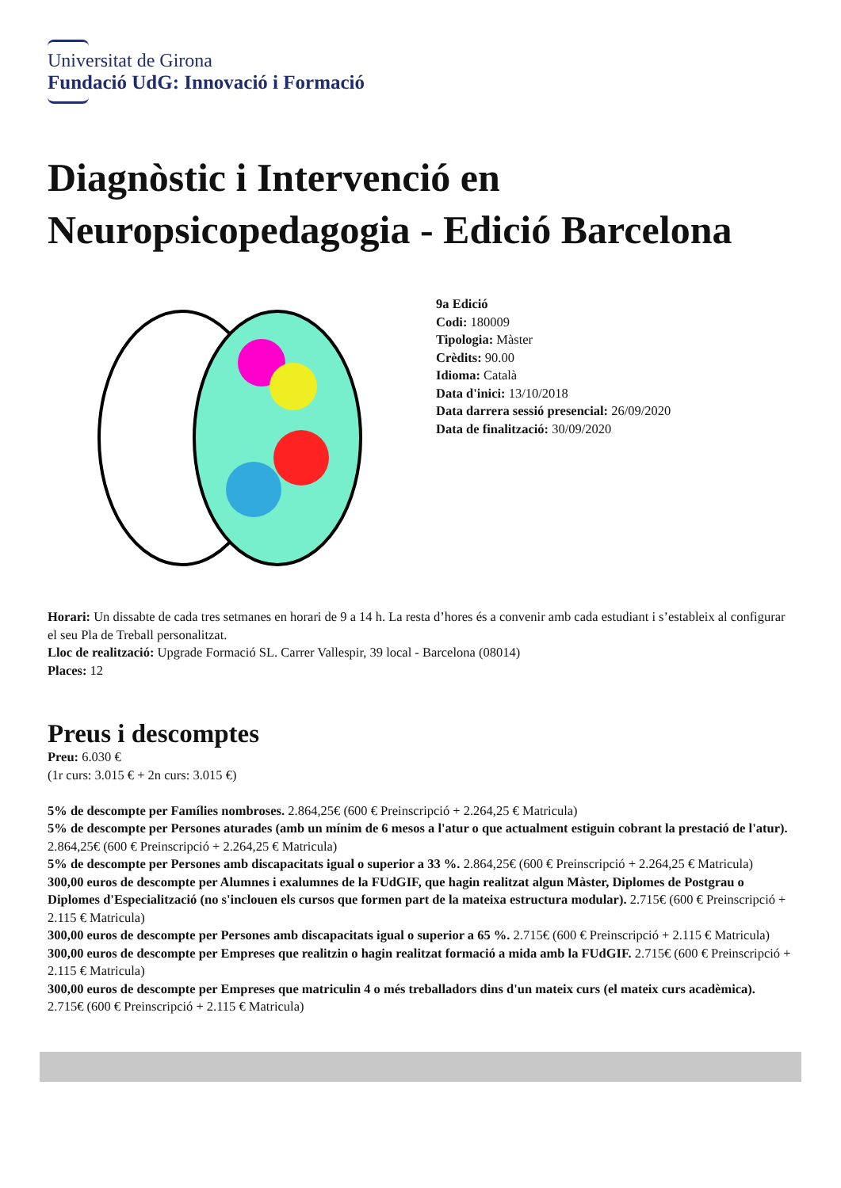Universitat de Girona
Fundació UdG: Innovació i Formació
Diagnòstic i Intervenció en Neuropsicopedagogia - Edició Barcelona
9a Edició
Codi: 180009
Tipologia: Màster
Crèdits: 90.00
Idioma: Català
Data d'inici: 13/10/2018
Data darrera sessió presencial: 26/09/2020
Data de finalització: 30/09/2020
Horari: Un dissabte de cada tres setmanes en horari de 9 a 14 h. La resta d’hores és a convenir amb cada estudiant i s’estableix al configurar el seu Pla de Treball personalitzat.
Lloc de realització: Upgrade Formació SL. Carrer Vallespir, 39 local - Barcelona (08014)
Places: 12
Preus i descomptes
Preu: 6.030 €
(1r curs: 3.015 € + 2n curs: 3.015 €)
5% de descompte per Famílies nombroses. 2.864,25€ (600 € Preinscripció + 2.264,25 € Matricula)
5% de descompte per Persones aturades (amb un mínim de 6 mesos a l'atur o que actualment estiguin cobrant la prestació de l'atur). 2.864,25€ (600 € Preinscripció + 2.264,25 € Matricula)
5% de descompte per Persones amb discapacitats igual o superior a 33 %. 2.864,25€ (600 € Preinscripció + 2.264,25 € Matricula)
300,00 euros de descompte per Alumnes i exalumnes de la FUdGIF, que hagin realitzat algun Màster, Diplomes de Postgrau o Diplomes d'Especialització (no s'inclouen els cursos que formen part de la mateixa estructura modular). 2.715€ (600 € Preinscripció + 2.115 € Matricula)
300,00 euros de descompte per Persones amb discapacitats igual o superior a 65 %. 2.715€ (600 € Preinscripció + 2.115 € Matricula)
300,00 euros de descompte per Empreses que realitzin o hagin realitzat formació a mida amb la FUdGIF. 2.715€ (600 € Preinscripció + 2.115 € Matricula)
300,00 euros de descompte per Empreses que matriculin 4 o més treballadors dins d'un mateix curs (el mateix curs acadèmica). 2.715€ (600 € Preinscripció + 2.115 € Matricula)